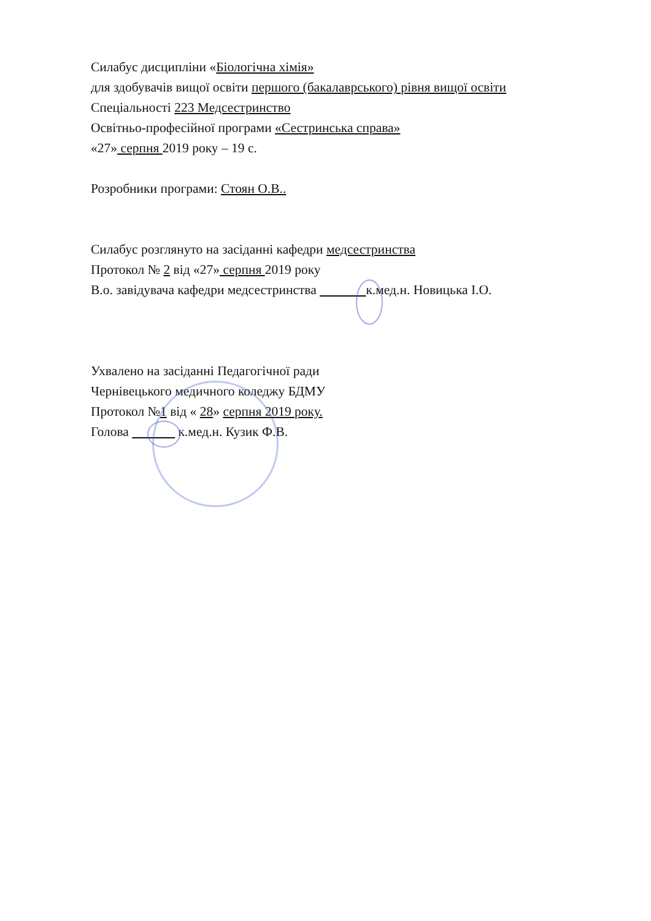Силабус дисципліни «Біологічна хімія»
для здобувачів вищої освіти першого (бакалаврського) рівня вищої освіти
Спеціальності 223 Медсестринство
Освітньо-професійної програми «Сестринська справа»
«27» серпня 2019 року – 19 с.
Розробники програми: Стоян О.В..
Силабус розглянуто на засіданні кафедри медсестринства
Протокол № 2 від «27» серпня 2019 року
В.о. завідувача кафедри медсестринства к.мед.н. Новицька І.О.
Ухвалено на засіданні Педагогічної ради
Чернівецького медичного коледжу БДМУ
Протокол №1 від « 28» серпня 2019 року.
Голова к.мед.н. Кузик Ф.В.